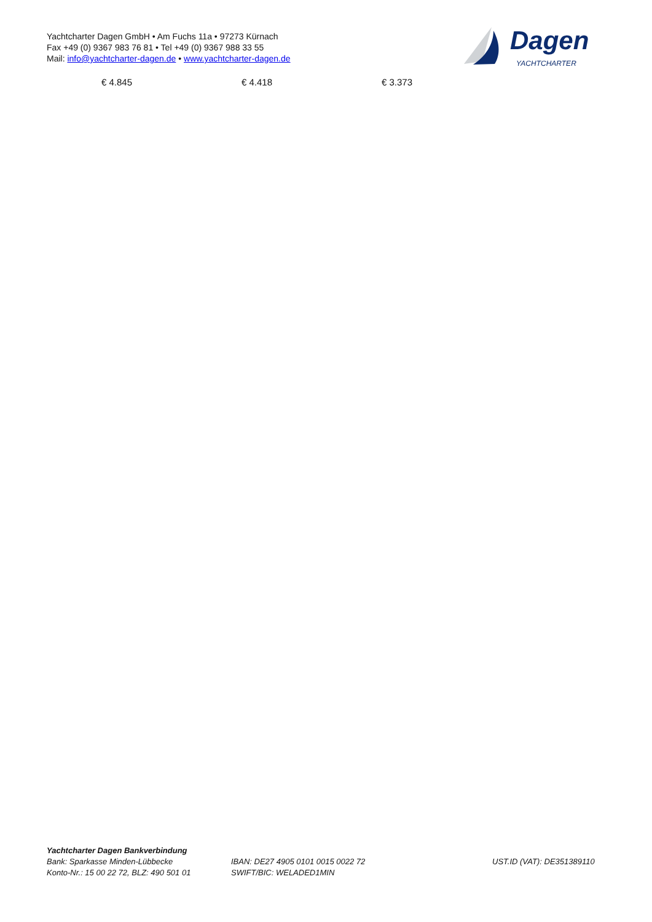Yachtcharter Dagen GmbH • Am Fuchs 11a • 97273 Kürnach
Fax +49 (0) 9367 983 76 81 • Tel +49 (0) 9367 988 33 55
Mail: info@yachtcharter-dagen.de • www.yachtcharter-dagen.de
Dagen
YACHTCHARTER
| € 4.845 | € 4.418 | € 3.373 |
Yachtcharter Dagen Bankverbindung
Bank: Sparkasse Minden-Lübbecke
Konto-Nr.: 15 00 22 72, BLZ: 490 501 01
IBAN: DE27 4905 0101 0015 0022 72
SWIFT/BIC: WELADED1MIN
UST.ID (VAT): DE351389110